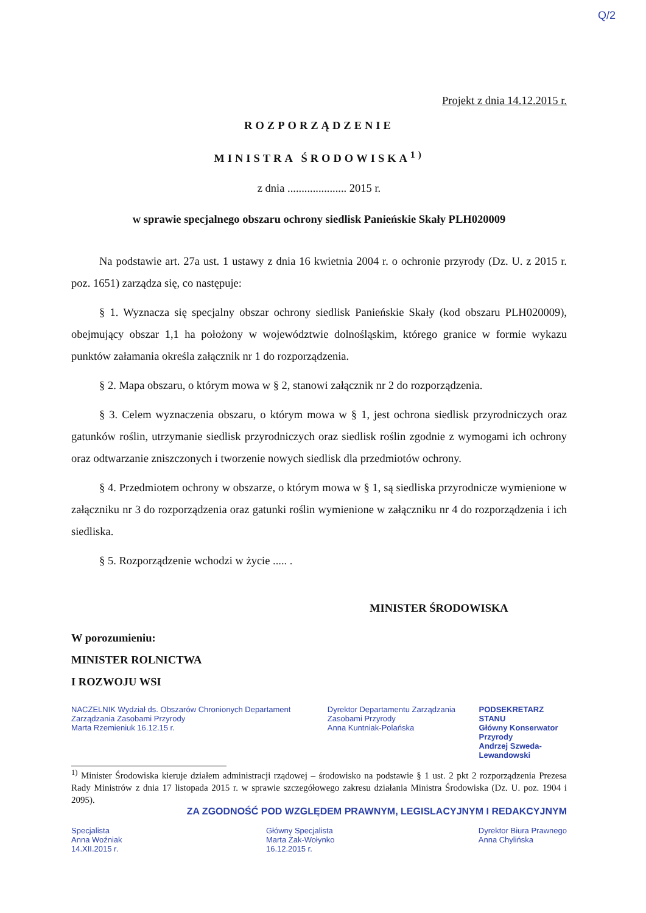Q/2
Projekt z dnia 14.12.2015 r.
ROZPORZĄDZENIE
MINISTRA ŚRODOWISKA<sup>1)</sup>
z dnia ..................... 2015 r.
w sprawie specjalnego obszaru ochrony siedlisk Panieńskie Skały PLH020009
Na podstawie art. 27a ust. 1 ustawy z dnia 16 kwietnia 2004 r. o ochronie przyrody (Dz. U. z 2015 r. poz. 1651) zarządza się, co następuje:
§ 1. Wyznacza się specjalny obszar ochrony siedlisk Panieńskie Skały (kod obszaru PLH020009), obejmujący obszar 1,1 ha położony w województwie dolnośląskim, którego granice w formie wykazu punktów załamania określa załącznik nr 1 do rozporządzenia.
§ 2. Mapa obszaru, o którym mowa w § 2, stanowi załącznik nr 2 do rozporządzenia.
§ 3. Celem wyznaczenia obszaru, o którym mowa w § 1, jest ochrona siedlisk przyrodniczych oraz gatunków roślin, utrzymanie siedlisk przyrodniczych oraz siedlisk roślin zgodnie z wymogami ich ochrony oraz odtwarzanie zniszczonych i tworzenie nowych siedlisk dla przedmiotów ochrony.
§ 4. Przedmiotem ochrony w obszarze, o którym mowa w § 1, są siedliska przyrodnicze wymienione w załączniku nr 3 do rozporządzenia oraz gatunki roślin wymienione w załączniku nr 4 do rozporządzenia i ich siedliska.
§ 5. Rozporządzenie wchodzi w życie ..... .
MINISTER ŚRODOWISKA
W porozumieniu:
MINISTER ROLNICTWA
I ROZWOJU WSI
NACZELNIK Wydział ds. Obszarów Chronionych Departament Zarządzania Zasobami Przyrody
Marta Rzemieniuk 16.12.15 r.
Dyrektor Departamentu Zarządzania Zasobami Przyrody
Anna Kuntniak-Polańska
PODSEKRETARZ STANU
Główny Konserwator Przyrody
Andrzej Szweda-Lewandowski
<sup>1)</sup> Minister Środowiska kieruje działem administracji rządowej – środowisko na podstawie § 1 ust. 2 pkt 2 rozporządzenia Prezesa Rady Ministrów z dnia 17 listopada 2015 r. w sprawie szczegółowego zakresu działania Ministra Środowiska (Dz. U. poz. 1904 i 2095).
ZA ZGODNOŚĆ POD WZGLĘDEM PRAWNYM, LEGISLACYJNYM I REDAKCYJNYM
Specjalista
Anna Woźniak
14.XII.2015 r.
Główny Specjalista
Marta Żak-Wołynko
16.12.2015 r.
Dyrektor Biura Prawnego
Anna Chylińska